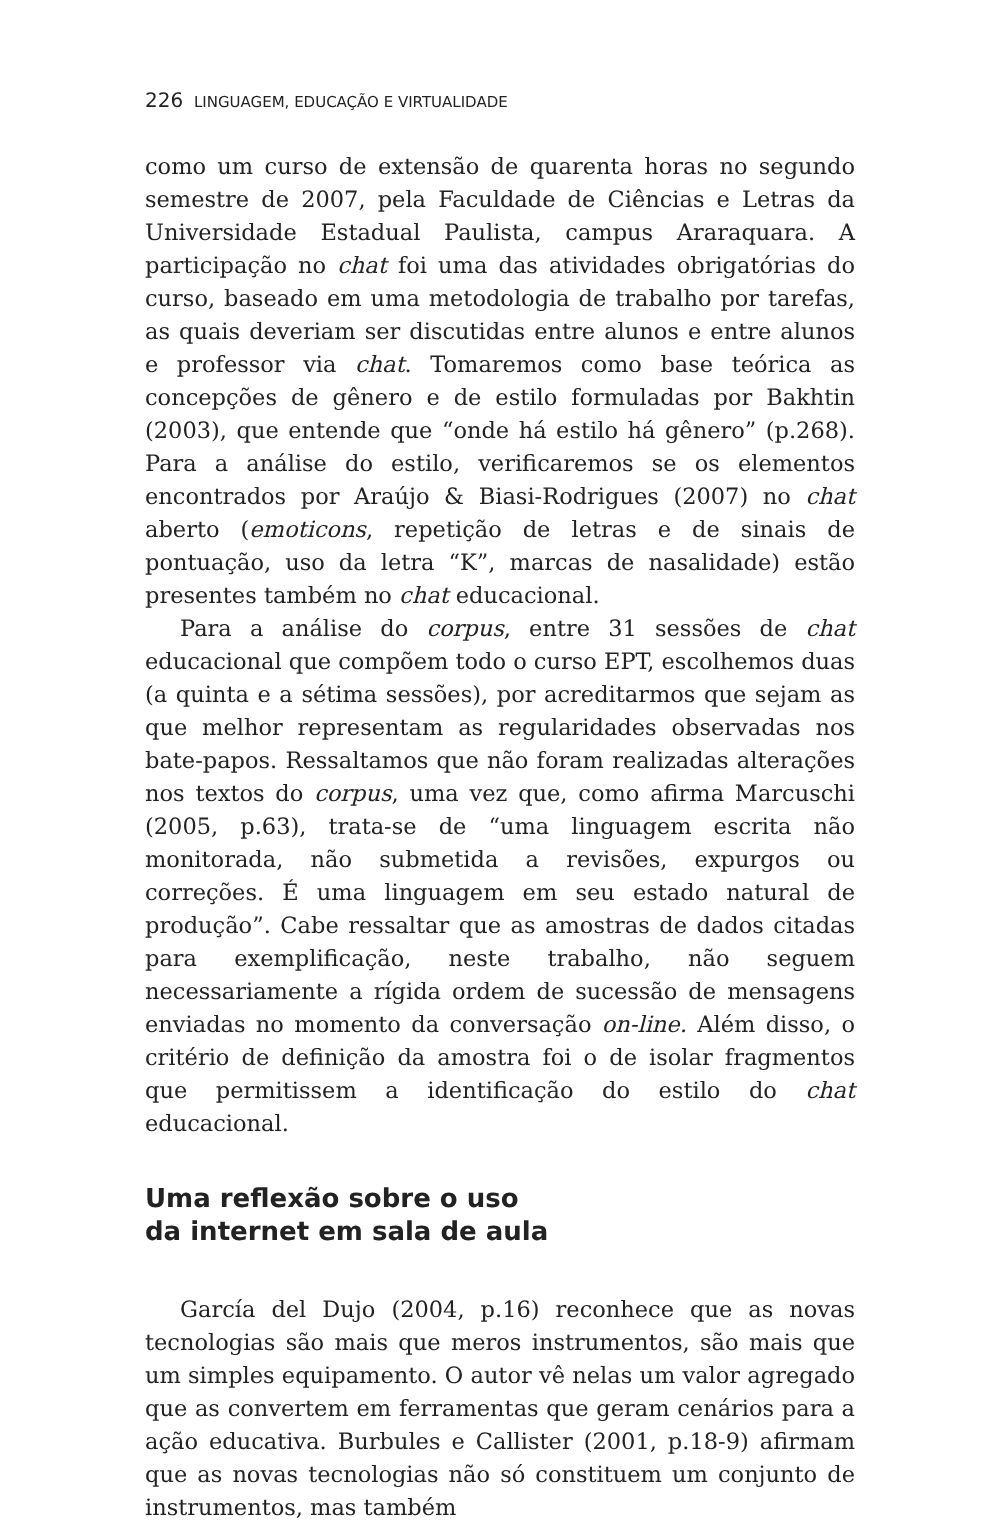226 LINGUAGEM, EDUCAÇÃO E VIRTUALIDADE
como um curso de extensão de quarenta horas no segundo semestre de 2007, pela Faculdade de Ciências e Letras da Universidade Estadual Paulista, campus Araraquara. A participação no chat foi uma das atividades obrigatórias do curso, baseado em uma metodologia de trabalho por tarefas, as quais deveriam ser discutidas entre alunos e entre alunos e professor via chat. Tomaremos como base teórica as concepções de gênero e de estilo formuladas por Bakhtin (2003), que entende que “onde há estilo há gênero” (p.268). Para a análise do estilo, verificaremos se os elementos encontrados por Araújo & Biasi-Rodrigues (2007) no chat aberto (emoticons, repetição de letras e de sinais de pontuação, uso da letra “K”, marcas de nasalidade) estão presentes também no chat educacional.
Para a análise do corpus, entre 31 sessões de chat educacional que compõem todo o curso EPT, escolhemos duas (a quinta e a sétima sessões), por acreditarmos que sejam as que melhor representam as regularidades observadas nos bate-papos. Ressaltamos que não foram realizadas alterações nos textos do corpus, uma vez que, como afirma Marcuschi (2005, p.63), trata-se de “uma linguagem escrita não monitorada, não submetida a revisões, expurgos ou correções. É uma linguagem em seu estado natural de produção”. Cabe ressaltar que as amostras de dados citadas para exemplificação, neste trabalho, não seguem necessariamente a rígida ordem de sucessão de mensagens enviadas no momento da conversação on-line. Além disso, o critério de definição da amostra foi o de isolar fragmentos que permitissem a identificação do estilo do chat educacional.
Uma reflexão sobre o uso
da internet em sala de aula
García del Dujo (2004, p.16) reconhece que as novas tecnologias são mais que meros instrumentos, são mais que um simples equipamento. O autor vê nelas um valor agregado que as convertem em ferramentas que geram cenários para a ação educativa. Burbules e Callister (2001, p.18-9) afirmam que as novas tecnologias não só constituem um conjunto de instrumentos, mas também